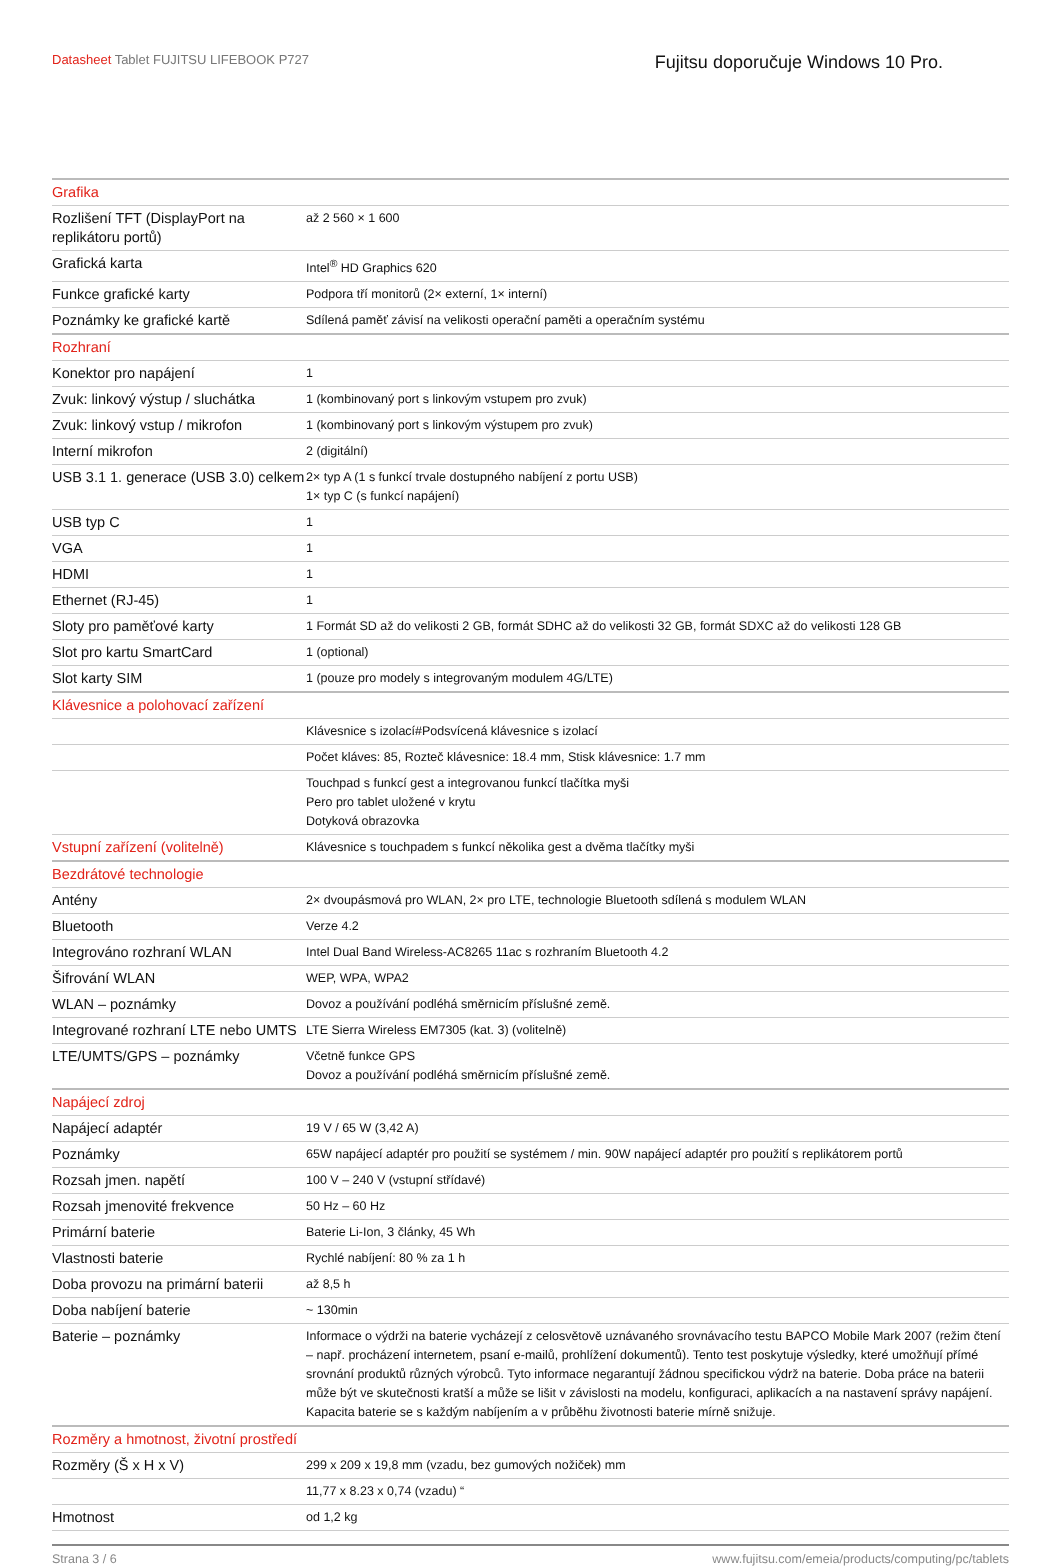Datasheet Tablet FUJITSU LIFEBOOK P727
Fujitsu doporučuje Windows 10 Pro.
| Grafika | |
| Rozlišení TFT (DisplayPort na replikátoru portů) | až 2 560 × 1 600 |
| Grafická karta | Intel<sup>®</sup> HD Graphics 620 |
| Funkce grafické karty | Podpora tří monitorů (2× externí, 1× interní) |
| Poznámky ke grafické kartě | Sdílená paměť závisí na velikosti operační paměti a operačním systému |
| Rozhraní | |
| Konektor pro napájení | 1 |
| Zvuk: linkový výstup / sluchátka | 1 (kombinovaný port s linkovým vstupem pro zvuk) |
| Zvuk: linkový vstup / mikrofon | 1 (kombinovaný port s linkovým výstupem pro zvuk) |
| Interní mikrofon | 2 (digitální) |
| USB 3.1 1. generace (USB 3.0) celkem | 2× typ A (1 s funkcí trvale dostupného nabíjení z portu USB) 1× typ C (s funkcí napájení) |
| USB typ C | 1 |
| VGA | 1 |
| HDMI | 1 |
| Ethernet (RJ-45) | 1 |
| Sloty pro paměťové karty | 1 Formát SD až do velikosti 2 GB, formát SDHC až do velikosti 32 GB, formát SDXC až do velikosti 128 GB |
| Slot pro kartu SmartCard | 1 (optional) |
| Slot karty SIM | 1 (pouze pro modely s integrovaným modulem 4G/LTE) |
| Klávesnice a polohovací zařízení | |
| | Klávesnice s izolací#Podsvícená klávesnice s izolací |
| | Počet kláves: 85, Rozteč klávesnice: 18.4 mm, Stisk klávesnice: 1.7 mm |
| | Touchpad s funkcí gest a integrovanou funkcí tlačítka myši Pero pro tablet uložené v krytu Dotyková obrazovka |
| Vstupní zařízení (volitelně) | Klávesnice s touchpadem s funkcí několika gest a dvěma tlačítky myši |
| Bezdrátové technologie | |
| Antény | 2× dvoupásmová pro WLAN, 2× pro LTE, technologie Bluetooth sdílená s modulem WLAN |
| Bluetooth | Verze 4.2 |
| Integrováno rozhraní WLAN | Intel Dual Band Wireless-AC8265 11ac s rozhraním Bluetooth 4.2 |
| Šifrování WLAN | WEP, WPA, WPA2 |
| WLAN – poznámky | Dovoz a používání podléhá směrnicím příslušné země. |
| Integrované rozhraní LTE nebo UMTS | LTE Sierra Wireless EM7305 (kat. 3) (volitelně) |
| LTE/UMTS/GPS – poznámky | Včetně funkce GPS Dovoz a používání podléhá směrnicím příslušné země. |
| Napájecí zdroj | |
| Napájecí adaptér | 19 V / 65 W (3,42 A) |
| Poznámky | 65W napájecí adaptér pro použití se systémem / min. 90W napájecí adaptér pro použití s replikátorem portů |
| Rozsah jmen. napětí | 100 V – 240 V (vstupní střídavé) |
| Rozsah jmenovité frekvence | 50 Hz – 60 Hz |
| Primární baterie | Baterie Li-Ion, 3 články, 45 Wh |
| Vlastnosti baterie | Rychlé nabíjení: 80 % za 1 h |
| Doba provozu na primární baterii | až 8,5 h |
| Doba nabíjení baterie | ~ 130min |
| Baterie – poznámky | Informace o výdrži na baterie vycházejí z celosvětově uznávaného srovnávacího testu BAPCO Mobile Mark 2007 (režim čtení – např. procházení internetem, psaní e-mailů, prohlížení dokumentů). Tento test poskytuje výsledky, které umožňují přímé srovnání produktů různých výrobců. Tyto informace negarantují žádnou specifickou výdrž na baterie. Doba práce na baterii může být ve skutečnosti kratší a může se lišit v závislosti na modelu, konfiguraci, aplikacích a na nastavení správy napájení. Kapacita baterie se s každým nabíjením a v průběhu životnosti baterie mírně snižuje. |
| Rozměry a hmotnost, životní prostředí | |
| Rozměry (Š x H x V) | 299 x 209 x 19,8 mm (vzadu, bez gumových nožiček) mm |
| | 11,77 x 8.23 x 0,74 (vzadu) “ |
| Hmotnost | od 1,2 kg |
Strana 3 / 6 www.fujitsu.com/emeia/products/computing/pc/tablets